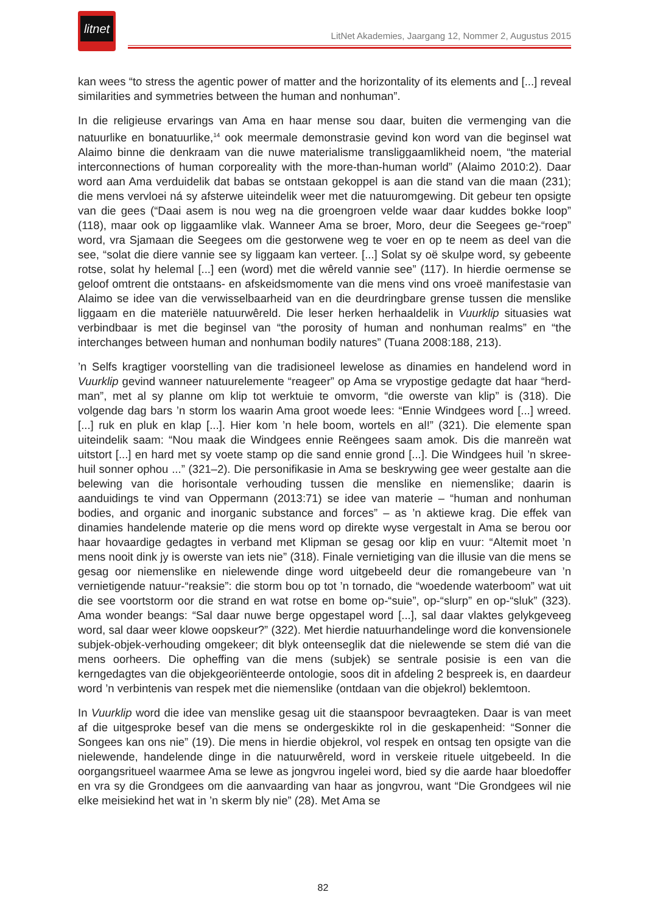litnet
LitNet Akademies, Jaargang 12, Nommer 2, Augustus 2015
kan wees “to stress the agentic power of matter and the horizontality of its elements and [...] reveal similarities and symmetries between the human and nonhuman”.
In die religieuse ervarings van Ama en haar mense sou daar, buiten die vermenging van die natuurlike en bonatuurlike,<sup>14</sup> ook meermale demonstrasie gevind kon word van die beginsel wat Alaimo binne die denkraam van die nuwe materialisme transliggaamlikheid noem, “the material interconnections of human corporeality with the more-than-human world” (Alaimo 2010:2). Daar word aan Ama verduidelik dat babas se ontstaan gekoppel is aan die stand van die maan (231); die mens vervloei ná sy afsterwe uiteindelik weer met die natuuromgewing. Dit gebeur ten opsigte van die gees (“Daai asem is nou weg na die groengroen velde waar daar kuddes bokke loop” (118), maar ook op liggaamlike vlak. Wanneer Ama se broer, Moro, deur die Seegees ge-“roep” word, vra Sjamaan die Seegees om die gestorwene weg te voer en op te neem as deel van die see, “solat die diere vannie see sy liggaam kan verteer. [...] Solat sy oë skulpe word, sy gebeente rotse, solat hy helemal [...] een (word) met die wêreld vannie see” (117). In hierdie oermense se geloof omtrent die ontstaans- en afskeidsmomente van die mens vind ons vroeë manifestasie van Alaimo se idee van die verwisselbaarheid van en die deurdringbare grense tussen die menslike liggaam en die materiële natuurwêreld. Die leser herken herhaaldelik in Vuurklip situasies wat verbindbaar is met die beginsel van “the porosity of human and nonhuman realms” en “the interchanges between human and nonhuman bodily natures” (Tuana 2008:188, 213).
’n Selfs kragtiger voorstelling van die tradisioneel lewelose as dinamies en handelend word in Vuurklip gevind wanneer natuurelemente “reageer” op Ama se vrypostige gedagte dat haar “herd-man”, met al sy planne om klip tot werktuie te omvorm, “die owerste van klip” is (318). Die volgende dag bars ’n storm los waarin Ama groot woede lees: “Ennie Windgees word [...] wreed. [...] ruk en pluk en klap [...]. Hier kom ’n hele boom, wortels en al!” (321). Die elemente span uiteindelik saam: “Nou maak die Windgees ennie Reëngees saam amok. Dis die manreën wat uitstort [...] en hard met sy voete stamp op die sand ennie grond [...]. Die Windgees huil ’n skree-huil sonner ophou ...” (321–2). Die personifikasie in Ama se beskrywing gee weer gestalte aan die belewing van die horisontale verhouding tussen die menslike en niemenslike; daarin is aanduidings te vind van Oppermann (2013:71) se idee van materie – “human and nonhuman bodies, and organic and inorganic substance and forces” – as ’n aktiewe krag. Die effek van dinamies handelende materie op die mens word op direkte wyse vergestalt in Ama se berou oor haar hovaardige gedagtes in verband met Klipman se gesag oor klip en vuur: “Altemit moet ’n mens nooit dink jy is owerste van iets nie” (318). Finale vernietiging van die illusie van die mens se gesag oor niemenslike en nielewende dinge word uitgebeeld deur die romangebeure van ’n vernietigende natuur-“reaksie”: die storm bou op tot ’n tornado, die “woedende waterboom” wat uit die see voortstorm oor die strand en wat rotse en bome op-“suie”, op-“slurp” en op-“sluk” (323). Ama wonder beangs: “Sal daar nuwe berge opgestapel word [...], sal daar vlaktes gelykgeveeg word, sal daar weer klowe oopskeur?” (322). Met hierdie natuurhandelinge word die konvensionele subjek-objek-verhouding omgekeer; dit blyk onteenseglik dat die nielewende se stem dié van die mens oorheers. Die opheffing van die mens (subjek) se sentrale posisie is een van die kerngedagtes van die objekgeoriënteerde ontologie, soos dit in afdeling 2 bespreek is, en daardeur word ’n verbintenis van respek met die niemenslike (ontdaan van die objekrol) beklemtoon.
In Vuurklip word die idee van menslike gesag uit die staanspoor bevraagteken. Daar is van meet af die uitgesproke besef van die mens se ondergeskikte rol in die geskapenheid: “Sonner die Songees kan ons nie” (19). Die mens in hierdie objekrol, vol respek en ontsag ten opsigte van die nielewende, handelende dinge in die natuurwêreld, word in verskeie rituele uitgebeeld. In die oorgangsritueel waarmee Ama se lewe as jongvrou ingelei word, bied sy die aarde haar bloedoffer en vra sy die Grondgees om die aanvaarding van haar as jongvrou, want “Die Grondgees wil nie elke meisiekind het wat in ’n skerm bly nie” (28). Met Ama se
82